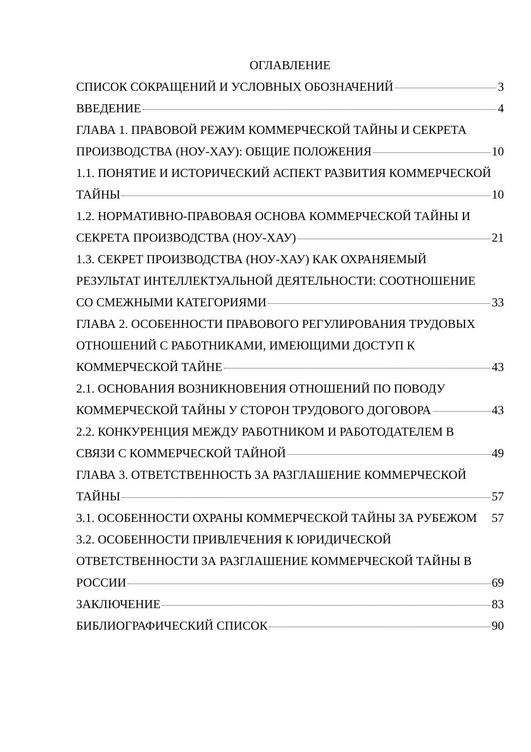ОГЛАВЛЕНИЕ
СПИСОК СОКРАЩЕНИЙ И УСЛОВНЫХ ОБОЗНАЧЕНИЙ 3
ВВЕДЕНИЕ 4
ГЛАВА 1. ПРАВОВОЙ РЕЖИМ КОММЕРЧЕСКОЙ ТАЙНЫ И СЕКРЕТА
ПРОИЗВОДСТВА (НОУ-ХАУ): ОБЩИЕ ПОЛОЖЕНИЯ 10
1.1. ПОНЯТИЕ И ИСТОРИЧЕСКИЙ АСПЕКТ РАЗВИТИЯ КОММЕРЧЕСКОЙ
ТАЙНЫ 10
1.2. НОРМАТИВНО-ПРАВОВАЯ ОСНОВА КОММЕРЧЕСКОЙ ТАЙНЫ И
СЕКРЕТА ПРОИЗВОДСТВА (НОУ-ХАУ) 21
1.3. СЕКРЕТ ПРОИЗВОДСТВА (НОУ-ХАУ) КАК ОХРАНЯЕМЫЙ
РЕЗУЛЬТАТ ИНТЕЛЛЕКТУАЛЬНОЙ ДЕЯТЕЛЬНОСТИ: СООТНОШЕНИЕ
СО СМЕЖНЫМИ КАТЕГОРИЯМИ 33
ГЛАВА 2. ОСОБЕННОСТИ ПРАВОВОГО РЕГУЛИРОВАНИЯ ТРУДОВЫХ
ОТНОШЕНИЙ С РАБОТНИКАМИ, ИМЕЮЩИМИ ДОСТУП К
КОММЕРЧЕСКОЙ ТАЙНЕ 43
2.1. ОСНОВАНИЯ ВОЗНИКНОВЕНИЯ ОТНОШЕНИЙ ПО ПОВОДУ
КОММЕРЧЕСКОЙ ТАЙНЫ У СТОРОН ТРУДОВОГО ДОГОВОРА 43
2.2. КОНКУРЕНЦИЯ МЕЖДУ РАБОТНИКОМ И РАБОТОДАТЕЛЕМ В
СВЯЗИ С КОММЕРЧЕСКОЙ ТАЙНОЙ 49
ГЛАВА 3. ОТВЕТСТВЕННОСТЬ ЗА РАЗГЛАШЕНИЕ КОММЕРЧЕСКОЙ
ТАЙНЫ 57
3.1. ОСОБЕННОСТИ ОХРАНЫ КОММЕРЧЕСКОЙ ТАЙНЫ ЗА РУБЕЖОМ 57
3.2. ОСОБЕННОСТИ ПРИВЛЕЧЕНИЯ К ЮРИДИЧЕСКОЙ
ОТВЕТСТВЕННОСТИ ЗА РАЗГЛАШЕНИЕ КОММЕРЧЕСКОЙ ТАЙНЫ В
РОССИИ 69
ЗАКЛЮЧЕНИЕ 83
БИБЛИОГРАФИЧЕСКИЙ СПИСОК 90